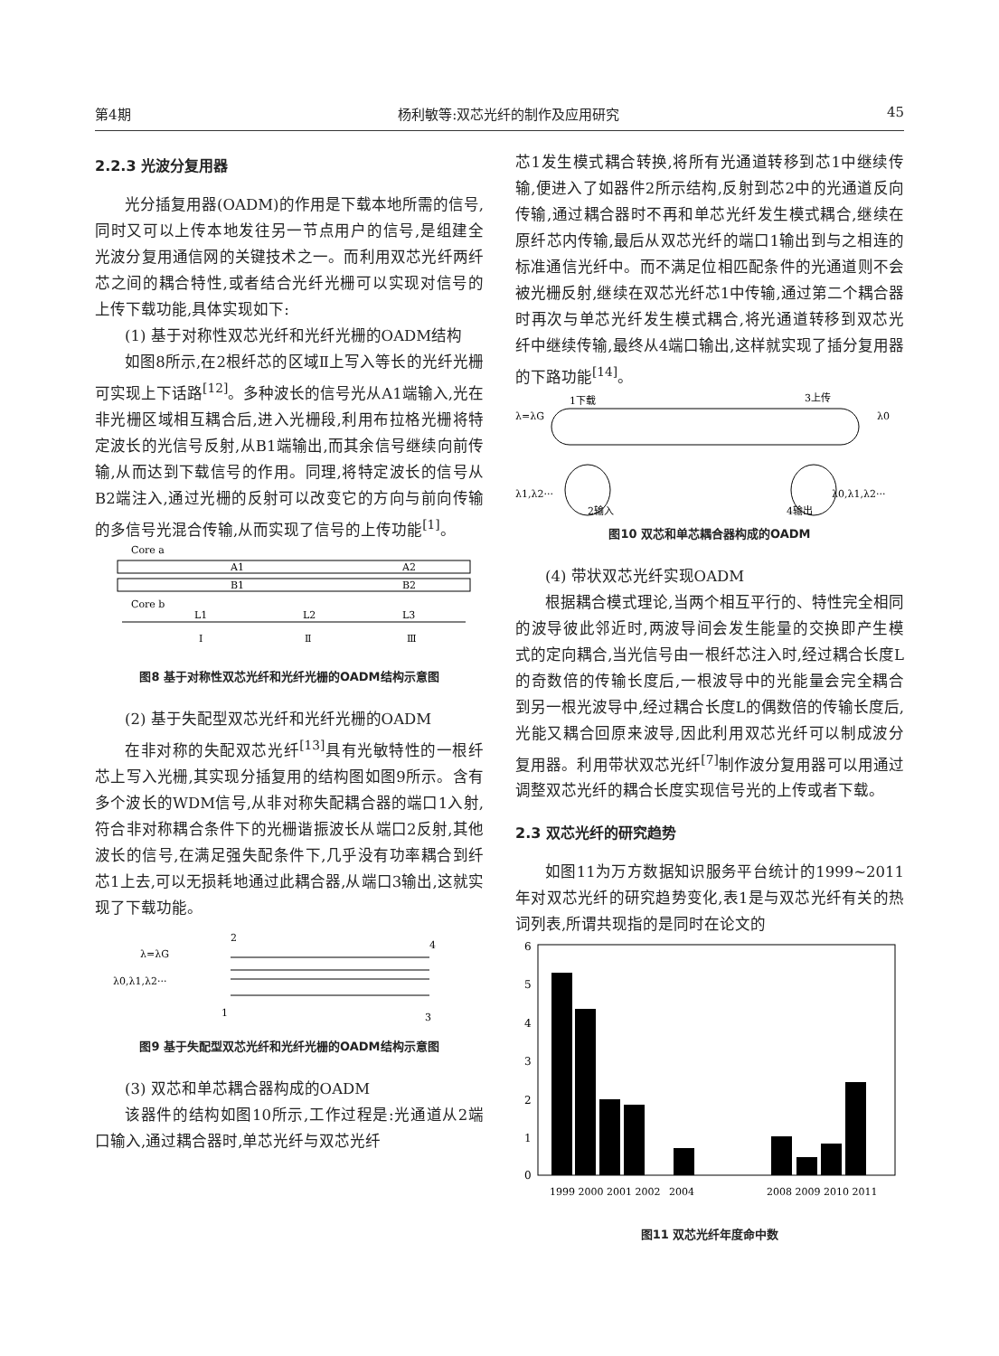第4期 杨利敏等:双芯光纤的制作及应用研究 45
2.2.3 光波分复用器
光分插复用器(OADM)的作用是下载本地所需的信号,同时又可以上传本地发往另一节点用户的信号,是组建全光波分复用通信网的关键技术之一。而利用双芯光纤两纤芯之间的耦合特性,或者结合光纤光栅可以实现对信号的上传下载功能,具体实现如下:
(1) 基于对称性双芯光纤和光纤光栅的OADM结构
如图8所示,在2根纤芯的区域Ⅱ上写入等长的光纤光栅可实现上下话路<sup>[12]</sup>。多种波长的信号光从A1端输入,光在非光栅区域相互耦合后,进入光栅段,利用布拉格光栅将特定波长的光信号反射,从B1端输出,而其余信号继续向前传输,从而达到下载信号的作用。同理,将特定波长的信号从B2端注入,通过光栅的反射可以改变它的方向与前向传输的多信号光混合传输,从而实现了信号的上传功能<sup>[1]</sup>。
Core a
A1
A2
B1
B2
Core b
L1
L2
L3
Ⅰ
Ⅱ
Ⅲ
图8 基于对称性双芯光纤和光纤光栅的OADM结构示意图
(2) 基于失配型双芯光纤和光纤光栅的OADM
在非对称的失配双芯光纤<sup>[13]</sup>具有光敏特性的一根纤芯上写入光栅,其实现分插复用的结构图如图9所示。含有多个波长的WDM信号,从非对称失配耦合器的端口1入射,符合非对称耦合条件下的光栅谐振波长从端口2反射,其他波长的信号,在满足强失配条件下,几乎没有功率耦合到纤芯1上去,可以无损耗地通过此耦合器,从端口3输出,这就实现了下载功能。
2
4
λ=λG
λ0,λ1,λ2···
1
3
图9 基于失配型双芯光纤和光纤光栅的OADM结构示意图
(3) 双芯和单芯耦合器构成的OADM
该器件的结构如图10所示,工作过程是:光通道从2端口输入,通过耦合器时,单芯光纤与双芯光纤
芯1发生模式耦合转换,将所有光通道转移到芯1中继续传输,便进入了如器件2所示结构,反射到芯2中的光通道反向传输,通过耦合器时不再和单芯光纤发生模式耦合,继续在原纤芯内传输,最后从双芯光纤的端口1输出到与之相连的标准通信光纤中。而不满足位相匹配条件的光通道则不会被光栅反射,继续在双芯光纤芯1中传输,通过第二个耦合器时再次与单芯光纤发生模式耦合,将光通道转移到双芯光纤中继续传输,最终从4端口输出,这样就实现了插分复用器的下路功能<sup>[14]</sup>。
1下载
3上传
λ=λG
λ0
λ1,λ2···
λ0,λ1,λ2···
2输入
4输出
图10 双芯和单芯耦合器构成的OADM
(4) 带状双芯光纤实现OADM
根据耦合模式理论,当两个相互平行的、特性完全相同的波导彼此邻近时,两波导间会发生能量的交换即产生模式的定向耦合,当光信号由一根纤芯注入时,经过耦合长度L的奇数倍的传输长度后,一根波导中的光能量会完全耦合到另一根光波导中,经过耦合长度L的偶数倍的传输长度后,光能又耦合回原来波导,因此利用双芯光纤可以制成波分复用器。利用带状双芯光纤<sup>[7]</sup>制作波分复用器可以用通过调整双芯光纤的耦合长度实现信号光的上传或者下载。
2.3 双芯光纤的研究趋势
如图11为万方数据知识服务平台统计的1999~2011年对双芯光纤的研究趋势变化,表1是与双芯光纤有关的热词列表,所谓共现指的是同时在论文的
6
5
4
3
2
1
0
1999 2000 2001 2002
2004
2008 2009 2010 2011
图11 双芯光纤年度命中数